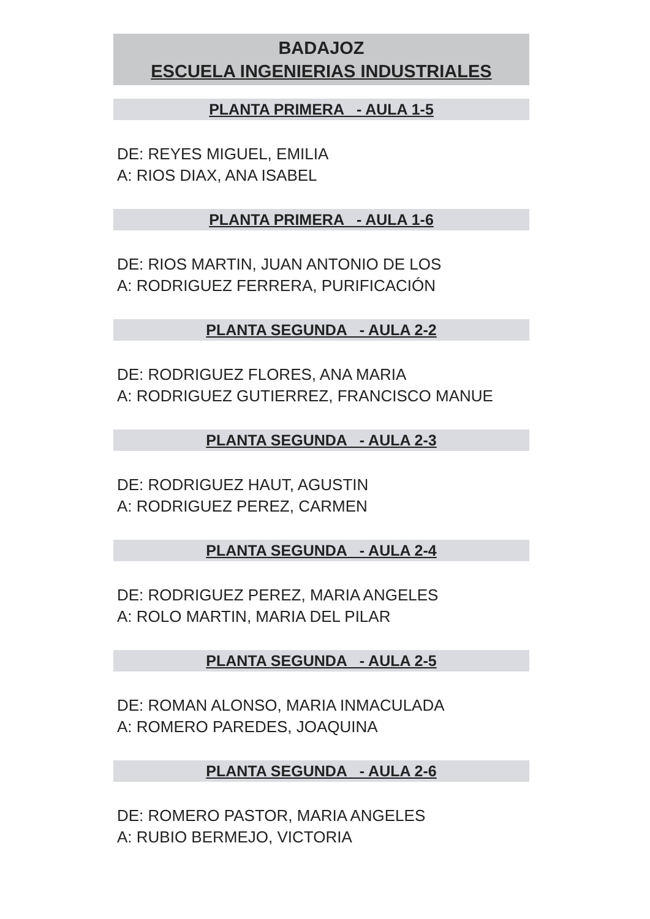BADAJOZ
ESCUELA INGENIERIAS INDUSTRIALES
PLANTA PRIMERA - AULA 1-5
DE: REYES MIGUEL, EMILIA
A: RIOS DIAX, ANA ISABEL
PLANTA PRIMERA - AULA 1-6
DE: RIOS MARTIN, JUAN ANTONIO DE LOS
A: RODRIGUEZ FERRERA, PURIFICACIÓN
PLANTA SEGUNDA - AULA 2-2
DE: RODRIGUEZ FLORES, ANA MARIA
A: RODRIGUEZ GUTIERREZ, FRANCISCO MANUE
PLANTA SEGUNDA - AULA 2-3
DE: RODRIGUEZ HAUT, AGUSTIN
A: RODRIGUEZ PEREZ, CARMEN
PLANTA SEGUNDA - AULA 2-4
DE: RODRIGUEZ PEREZ, MARIA ANGELES
A: ROLO MARTIN, MARIA DEL PILAR
PLANTA SEGUNDA - AULA 2-5
DE: ROMAN ALONSO, MARIA INMACULADA
A: ROMERO PAREDES, JOAQUINA
PLANTA SEGUNDA - AULA 2-6
DE: ROMERO PASTOR, MARIA ANGELES
A: RUBIO BERMEJO, VICTORIA